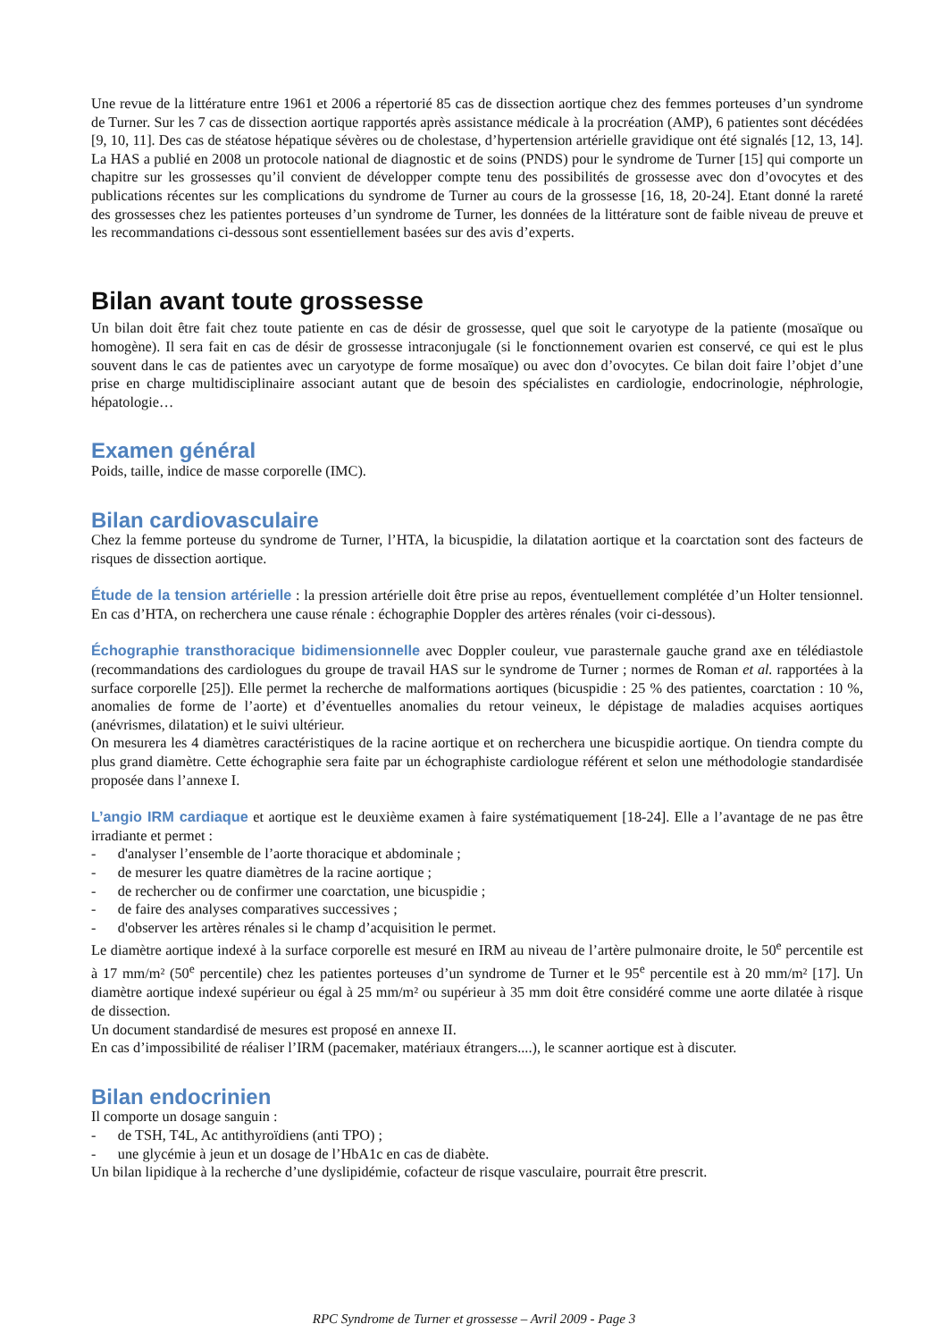Une revue de la littérature entre 1961 et 2006 a répertorié 85 cas de dissection aortique chez des femmes porteuses d’un syndrome de Turner. Sur les 7 cas de dissection aortique rapportés après assistance médicale à la procréation (AMP), 6 patientes sont décédées [9, 10, 11]. Des cas de stéatose hépatique sévères ou de cholestase, d’hypertension artérielle gravidique ont été signalés [12, 13, 14]. La HAS a publié en 2008 un protocole national de diagnostic et de soins (PNDS) pour le syndrome de Turner [15] qui comporte un chapitre sur les grossesses qu’il convient de développer compte tenu des possibilités de grossesse avec don d’ovocytes et des publications récentes sur les complications du syndrome de Turner au cours de la grossesse [16, 18, 20-24]. Etant donné la rareté des grossesses chez les patientes porteuses d’un syndrome de Turner, les données de la littérature sont de faible niveau de preuve et les recommandations ci-dessous sont essentiellement basées sur des avis d’experts.
Bilan avant toute grossesse
Un bilan doit être fait chez toute patiente en cas de désir de grossesse, quel que soit le caryotype de la patiente (mosaïque ou homogène). Il sera fait en cas de désir de grossesse intraconjugale (si le fonctionnement ovarien est conservé, ce qui est le plus souvent dans le cas de patientes avec un caryotype de forme mosaïque) ou avec don d’ovocytes. Ce bilan doit faire l’objet d’une prise en charge multidisciplinaire associant autant que de besoin des spécialistes en cardiologie, endocrinologie, néphrologie, hépatologie…
Examen général
Poids, taille, indice de masse corporelle (IMC).
Bilan cardiovasculaire
Chez la femme porteuse du syndrome de Turner, l’HTA, la bicuspidie, la dilatation aortique et la coarctation sont des facteurs de risques de dissection aortique.
Étude de la tension artérielle : la pression artérielle doit être prise au repos, éventuellement complétée d’un Holter tensionnel. En cas d’HTA, on recherchera une cause rénale : échographie Doppler des artères rénales (voir ci-dessous).
Échographie transthoracique bidimensionnelle avec Doppler couleur, vue parasternale gauche grand axe en télédiastole (recommandations des cardiologues du groupe de travail HAS sur le syndrome de Turner ; normes de Roman et al. rapportées à la surface corporelle [25]). Elle permet la recherche de malformations aortiques (bicuspidie : 25 % des patientes, coarctation : 10 %, anomalies de forme de l’aorte) et d’éventuelles anomalies du retour veineux, le dépistage de maladies acquises aortiques (anévrismes, dilatation) et le suivi ultérieur.
On mesurera les 4 diamètres caractéristiques de la racine aortique et on recherchera une bicuspidie aortique. On tiendra compte du plus grand diamètre. Cette échographie sera faite par un échographiste cardiologue référent et selon une méthodologie standardisée proposée dans l’annexe I.
L’angio IRM cardiaque et aortique est le deuxième examen à faire systématiquement [18-24]. Elle a l’avantage de ne pas être irradiante et permet :
- d'analyser l’ensemble de l’aorte thoracique et abdominale ;
- de mesurer les quatre diamètres de la racine aortique ;
- de rechercher ou de confirmer une coarctation, une bicuspidie ;
- de faire des analyses comparatives successives ;
- d'observer les artères rénales si le champ d’acquisition le permet.
Le diamètre aortique indexé à la surface corporelle est mesuré en IRM au niveau de l’artère pulmonaire droite, le 50<sup>e</sup> percentile est à 17 mm/m² (50<sup>e</sup> percentile) chez les patientes porteuses d’un syndrome de Turner et le 95<sup>e</sup> percentile est à 20 mm/m² [17]. Un diamètre aortique indexé supérieur ou égal à 25 mm/m² ou supérieur à 35 mm doit être considéré comme une aorte dilatée à risque de dissection.
Un document standardisé de mesures est proposé en annexe II.
En cas d’impossibilité de réaliser l’IRM (pacemaker, matériaux étrangers....), le scanner aortique est à discuter.
Bilan endocrinien
Il comporte un dosage sanguin :
- de TSH, T4L, Ac antithyroïdiens (anti TPO) ;
- une glycémie à jeun et un dosage de l’HbA1c en cas de diabète.
Un bilan lipidique à la recherche d’une dyslipidémie, cofacteur de risque vasculaire, pourrait être prescrit.
RPC Syndrome de Turner et grossesse – Avril 2009 - Page 3